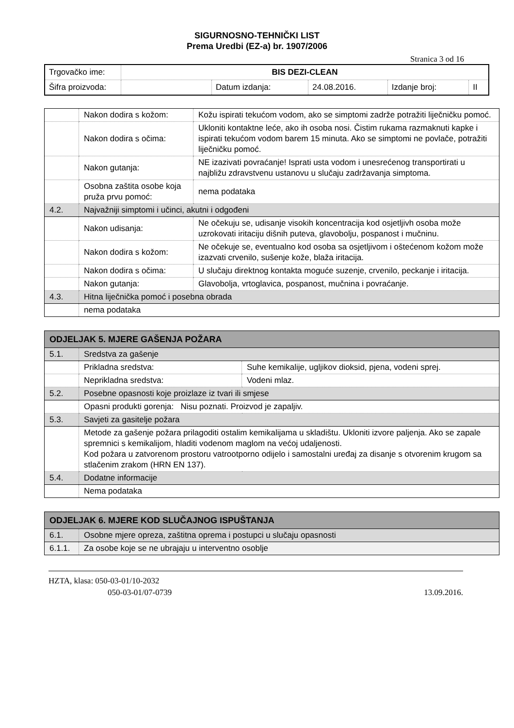SIGURNOSNO-TEHNIČKI LIST
Prema Uredbi (EZ-a) br. 1907/2006
Stranica 3 od 16
| Trgovačko ime: | BIS DEZI-CLEAN | | | | |
| Šifra proizvoda: | | Datum izdanja: | 24.08.2016. | Izdanje broj: | II |
| | Nakon dodira s kožom: | Kožu ispirati tekućom vodom, ako se simptomi zadrže potražiti liječničku pomoć. |
| | Nakon dodira s očima: | Ukloniti kontaktne leće, ako ih osoba nosi. Čistim rukama razmaknuti kapke i ispirati tekućom vodom barem 15 minuta. Ako se simptomi ne povlače, potražiti liječničku pomoć. |
| | Nakon gutanja: | NE izazivati povraćanje! Isprati usta vodom i unesrećenog transportirati u najbližu zdravstvenu ustanovu u slučaju zadržavanja simptoma. |
| | Osobna zaštita osobe koja pruža prvu pomoć: | nema podataka |
| 4.2. | Najvažniji simptomi i učinci, akutni i odgođeni | |
| | Nakon udisanja: | Ne očekuju se, udisanje visokih koncentracija kod osjetljivh osoba može uzrokovati iritaciju dišnih puteva, glavobolju, pospanost i mučninu. |
| | Nakon dodira s kožom: | Ne očekuje se, eventualno kod osoba sa osjetljivom i oštećenom kožom može izazvati crvenilo, sušenje kože, blaža iritacija. |
| | Nakon dodira s očima: | U slučaju direktnog kontakta moguće suzenje, crvenilo, peckanje i iritacija. |
| | Nakon gutanja: | Glavobolja, vrtoglavica, pospanost, mučnina i povraćanje. |
| 4.3. | Hitna liječnička pomoć i posebna obrada | |
| | nema podataka | |
| ODJELJAK 5. MJERE GAŠENJA POŽARA | | |
| 5.1. | Sredstva za gašenje | |
| | Prikladna sredstva: | Suhe kemikalije, ugljikov dioksid, pjena, vodeni sprej. |
| | Neprikladna sredstva: | Vodeni mlaz. |
| 5.2. | Posebne opasnosti koje proizlaze iz tvari ili smjese | |
| | Opasni produkti gorenja: Nisu poznati. Proizvod je zapaljiv. | |
| 5.3. | Savjeti za gasitelje požara | |
| | Metode za gašenje požara prilagoditi ostalim kemikalijama u skladištu. Ukloniti izvore paljenja. Ako se zapale spremnici s kemikalijom, hladiti vodenom maglom na većoj udaljenosti. Kod požara u zatvorenom prostoru vatrootporno odijelo i samostalni uređaj za disanje s otvorenim krugom sa stlačenim zrakom (HRN EN 137). | |
| 5.4. | Dodatne informacije | |
| | Nema podataka | |
| ODJELJAK 6. MJERE KOD SLUČAJNOG ISPUŠTANJA | |
| 6.1. | Osobne mjere opreza, zaštitna oprema i postupci u slučaju opasnosti |
| 6.1.1. | Za osobe koje se ne ubrajaju u interventno osoblje |
HZTA, klasa: 050-03-01/10-2032
050-03-01/07-0739 13.09.2016.